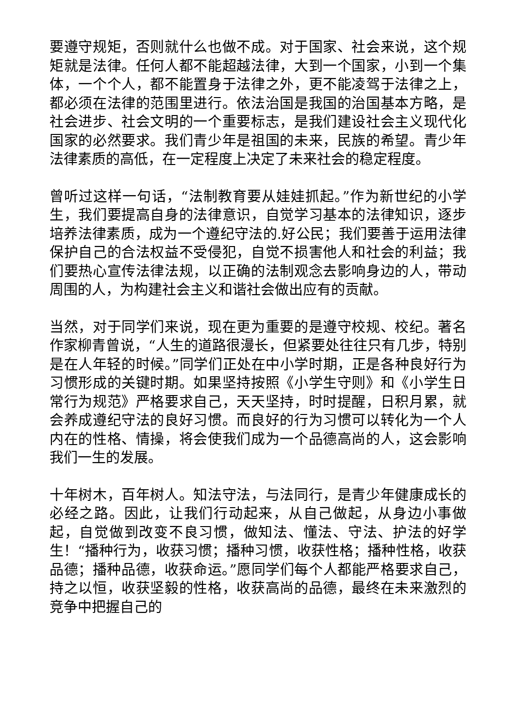要遵守规矩，否则就什么也做不成。对于国家、社会来说，这个规矩就是法律。任何人都不能超越法律，大到一个国家，小到一个集体，一个个人，都不能置身于法律之外，更不能凌驾于法律之上，都必须在法律的范围里进行。依法治国是我国的治国基本方略，是社会进步、社会文明的一个重要标志，是我们建设社会主义现代化国家的必然要求。我们青少年是祖国的未来，民族的希望。青少年法律素质的高低，在一定程度上决定了未来社会的稳定程度。
曾听过这样一句话，“法制教育要从娃娃抓起。”作为新世纪的小学生，我们要提高自身的法律意识，自觉学习基本的法律知识，逐步培养法律素质，成为一个遵纪守法的.好公民；我们要善于运用法律保护自己的合法权益不受侵犯，自觉不损害他人和社会的利益；我们要热心宣传法律法规，以正确的法制观念去影响身边的人，带动周围的人，为构建社会主义和谐社会做出应有的贡献。
当然，对于同学们来说，现在更为重要的是遵守校规、校纪。著名作家柳青曾说，“人生的道路很漫长，但紧要处往往只有几步，特别是在人年轻的时候。”同学们正处在中小学时期，正是各种良好行为习惯形成的关键时期。如果坚持按照《小学生守则》和《小学生日常行为规范》严格要求自己，天天坚持，时时提醒，日积月累，就会养成遵纪守法的良好习惯。而良好的行为习惯可以转化为一个人内在的性格、情操，将会使我们成为一个品德高尚的人，这会影响我们一生的发展。
十年树木，百年树人。知法守法，与法同行，是青少年健康成长的必经之路。因此，让我们行动起来，从自己做起，从身边小事做起，自觉做到改变不良习惯，做知法、懂法、守法、护法的好学生！“播种行为，收获习惯；播种习惯，收获性格；播种性格，收获品德；播种品德，收获命运。”愿同学们每个人都能严格要求自己，持之以恒，收获坚毅的性格，收获高尚的品德，最终在未来激烈的竞争中把握自己的